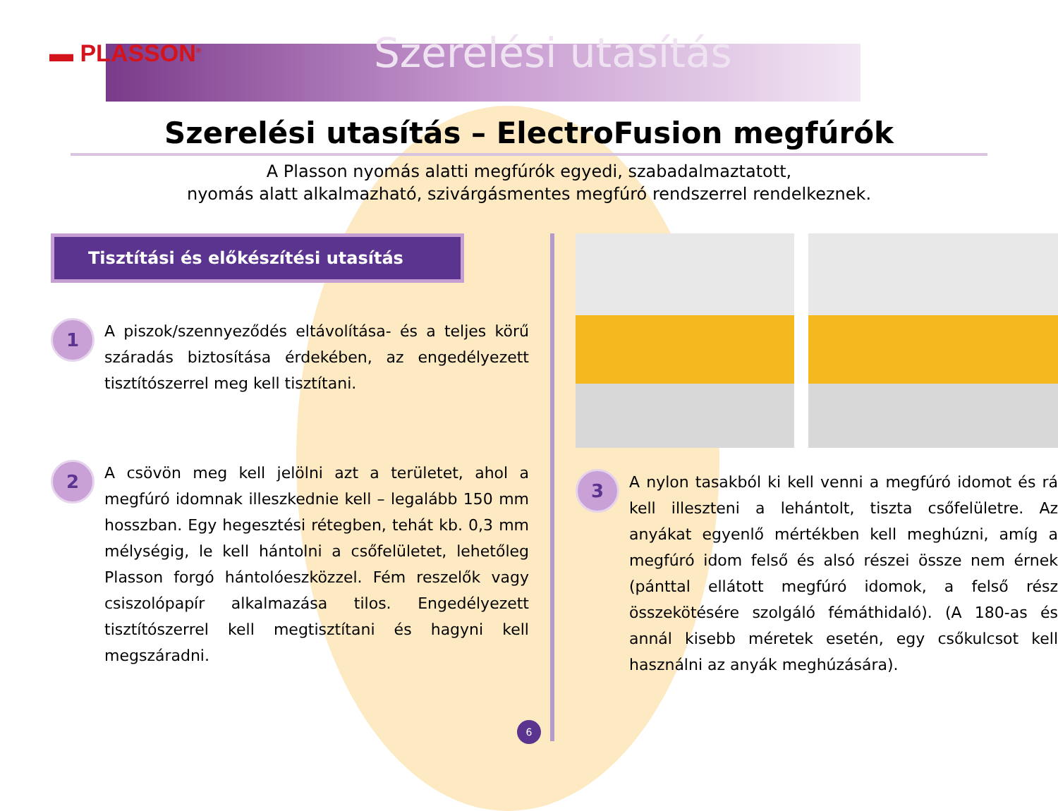▬ PLASSON<sup>®</sup>
Szerelési utasítás
Szerelési utasítás – ElectroFusion megfúrók
A Plasson nyomás alatti megfúrók egyedi, szabadalmaztatott,
nyomás alatt alkalmazható, szivárgásmentes megfúró rendszerrel rendelkeznek.
Tisztítási és előkészítési utasítás
1
A piszok/szennyeződés eltávolítása- és a teljes körű száradás biztosítása érdekében, az engedélyezett tisztítószerrel meg kell tisztítani.
2
A csövön meg kell jelölni azt a területet, ahol a megfúró idomnak illeszkednie kell – legalább 150 mm hosszban. Egy hegesztési rétegben, tehát kb. 0,3 mm mélységig, le kell hántolni a csőfelületet, lehetőleg Plasson forgó hántolóeszközzel. Fém reszelők vagy csiszolópapír alkalmazása tilos. Engedélyezett tisztítószerrel kell megtisztítani és hagyni kell megszáradni.
3
A nylon tasakból ki kell venni a megfúró idomot és rá kell illeszteni a lehántolt, tiszta csőfelületre. Az anyákat egyenlő mértékben kell meghúzni, amíg a megfúró idom felső és alsó részei össze nem érnek (pánttal ellátott megfúró idomok, a felső rész összekötésére szolgáló fémáthidaló). (A 180-as és annál kisebb méretek esetén, egy csőkulcsot kell használni az anyák meghúzására).
6